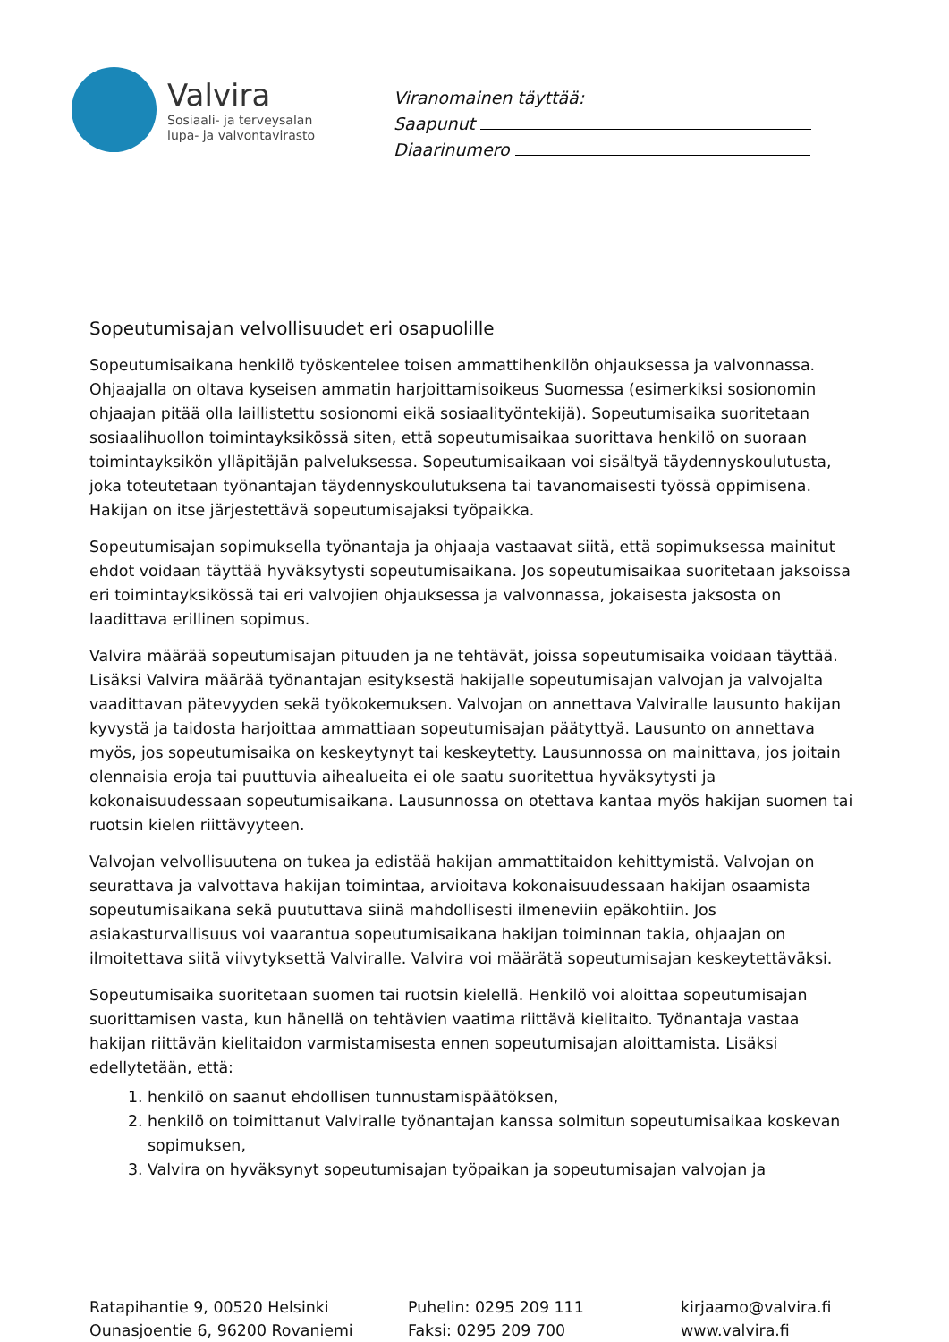Valvira
Sosiaali- ja terveysalan
lupa- ja valvontavirasto
Viranomainen täyttää:
Saapunut
Diaarinumero
Sopeutumisajan velvollisuudet eri osapuolille
Sopeutumisaikana henkilö työskentelee toisen ammattihenkilön ohjauksessa ja valvonnassa. Ohjaajalla on oltava kyseisen ammatin harjoittamisoikeus Suomessa (esimerkiksi sosionomin ohjaajan pitää olla laillistettu sosionomi eikä sosiaalityöntekijä). Sopeutumisaika suoritetaan sosiaalihuollon toimintayksikössä siten, että sopeutumisaikaa suorittava henkilö on suoraan toimintayksikön ylläpitäjän palveluksessa. Sopeutumisaikaan voi sisältyä täydennyskoulutusta, joka toteutetaan työnantajan täydennyskoulutuksena tai tavanomaisesti työssä oppimisena. Hakijan on itse järjestettävä sopeutumisajaksi työpaikka.
Sopeutumisajan sopimuksella työnantaja ja ohjaaja vastaavat siitä, että sopimuksessa mainitut ehdot voidaan täyttää hyväksytysti sopeutumisaikana. Jos sopeutumisaikaa suoritetaan jaksoissa eri toimintayksikössä tai eri valvojien ohjauksessa ja valvonnassa, jokaisesta jaksosta on laadittava erillinen sopimus.
Valvira määrää sopeutumisajan pituuden ja ne tehtävät, joissa sopeutumisaika voidaan täyttää. Lisäksi Valvira määrää työnantajan esityksestä hakijalle sopeutumisajan valvojan ja valvojalta vaadittavan pätevyyden sekä työkokemuksen. Valvojan on annettava Valviralle lausunto hakijan kyvystä ja taidosta harjoittaa ammattiaan sopeutumisajan päätyttyä. Lausunto on annettava myös, jos sopeutumisaika on keskeytynyt tai keskeytetty. Lausunnossa on mainittava, jos joitain olennaisia eroja tai puuttuvia aihealueita ei ole saatu suoritettua hyväksytysti ja kokonaisuudessaan sopeutumisaikana. Lausunnossa on otettava kantaa myös hakijan suomen tai ruotsin kielen riittävyyteen.
Valvojan velvollisuutena on tukea ja edistää hakijan ammattitaidon kehittymistä. Valvojan on seurattava ja valvottava hakijan toimintaa, arvioitava kokonaisuudessaan hakijan osaamista sopeutumisaikana sekä puututtava siinä mahdollisesti ilmeneviin epäkohtiin. Jos asiakasturvallisuus voi vaarantua sopeutumisaikana hakijan toiminnan takia, ohjaajan on ilmoitettava siitä viivytyksettä Valviralle. Valvira voi määrätä sopeutumisajan keskeytettäväksi.
Sopeutumisaika suoritetaan suomen tai ruotsin kielellä. Henkilö voi aloittaa sopeutumisajan suorittamisen vasta, kun hänellä on tehtävien vaatima riittävä kielitaito. Työnantaja vastaa hakijan riittävän kielitaidon varmistamisesta ennen sopeutumisajan aloittamista. Lisäksi edellytetään, että:
1. henkilö on saanut ehdollisen tunnustamispäätöksen,
2. henkilö on toimittanut Valviralle työnantajan kanssa solmitun sopeutumisaikaa koskevan sopimuksen,
3. Valvira on hyväksynyt sopeutumisajan työpaikan ja sopeutumisajan valvojan ja
Ratapihantie 9, 00520 Helsinki
Ounasjoentie 6, 96200 Rovaniemi
Puhelin: 0295 209 111
Faksi: 0295 209 700
kirjaamo@valvira.fi
www.valvira.fi